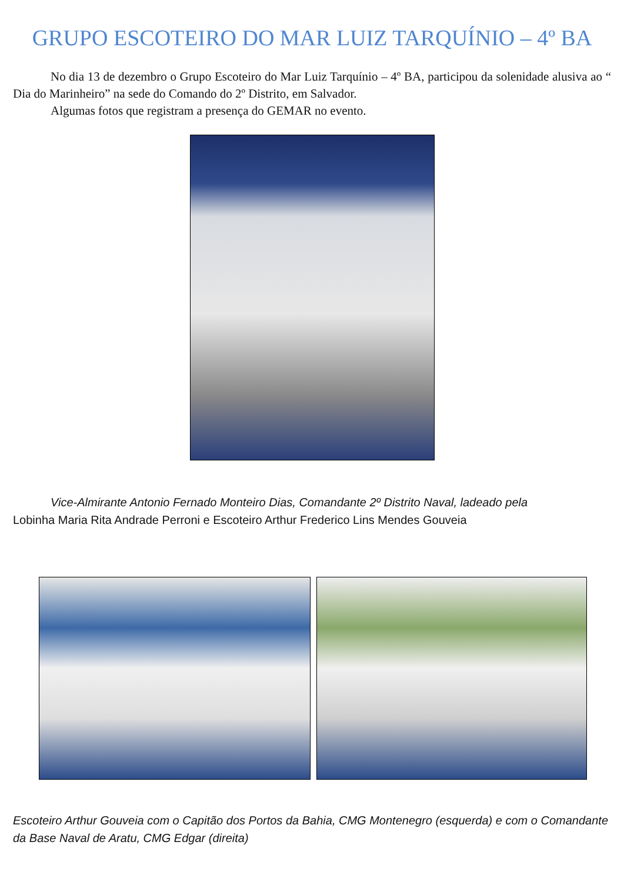GRUPO ESCOTEIRO DO MAR LUIZ TARQUÍNIO – 4º BA
No dia 13 de dezembro o Grupo Escoteiro do Mar Luiz Tarquínio – 4º BA, participou da solenidade alusiva ao “ Dia do Marinheiro” na sede do Comando do 2º Distrito, em Salvador.
Algumas fotos que registram a presença do GEMAR no evento.
Vice-Almirante Antonio Fernado Monteiro Dias, Comandante 2º Distrito Naval, ladeado pela
Lobinha Maria Rita Andrade Perroni e Escoteiro Arthur Frederico Lins Mendes Gouveia
Escoteiro Arthur Gouveia com o Capitão dos Portos da Bahia, CMG Montenegro (esquerda) e com o Comandante da Base Naval de Aratu, CMG Edgar (direita)